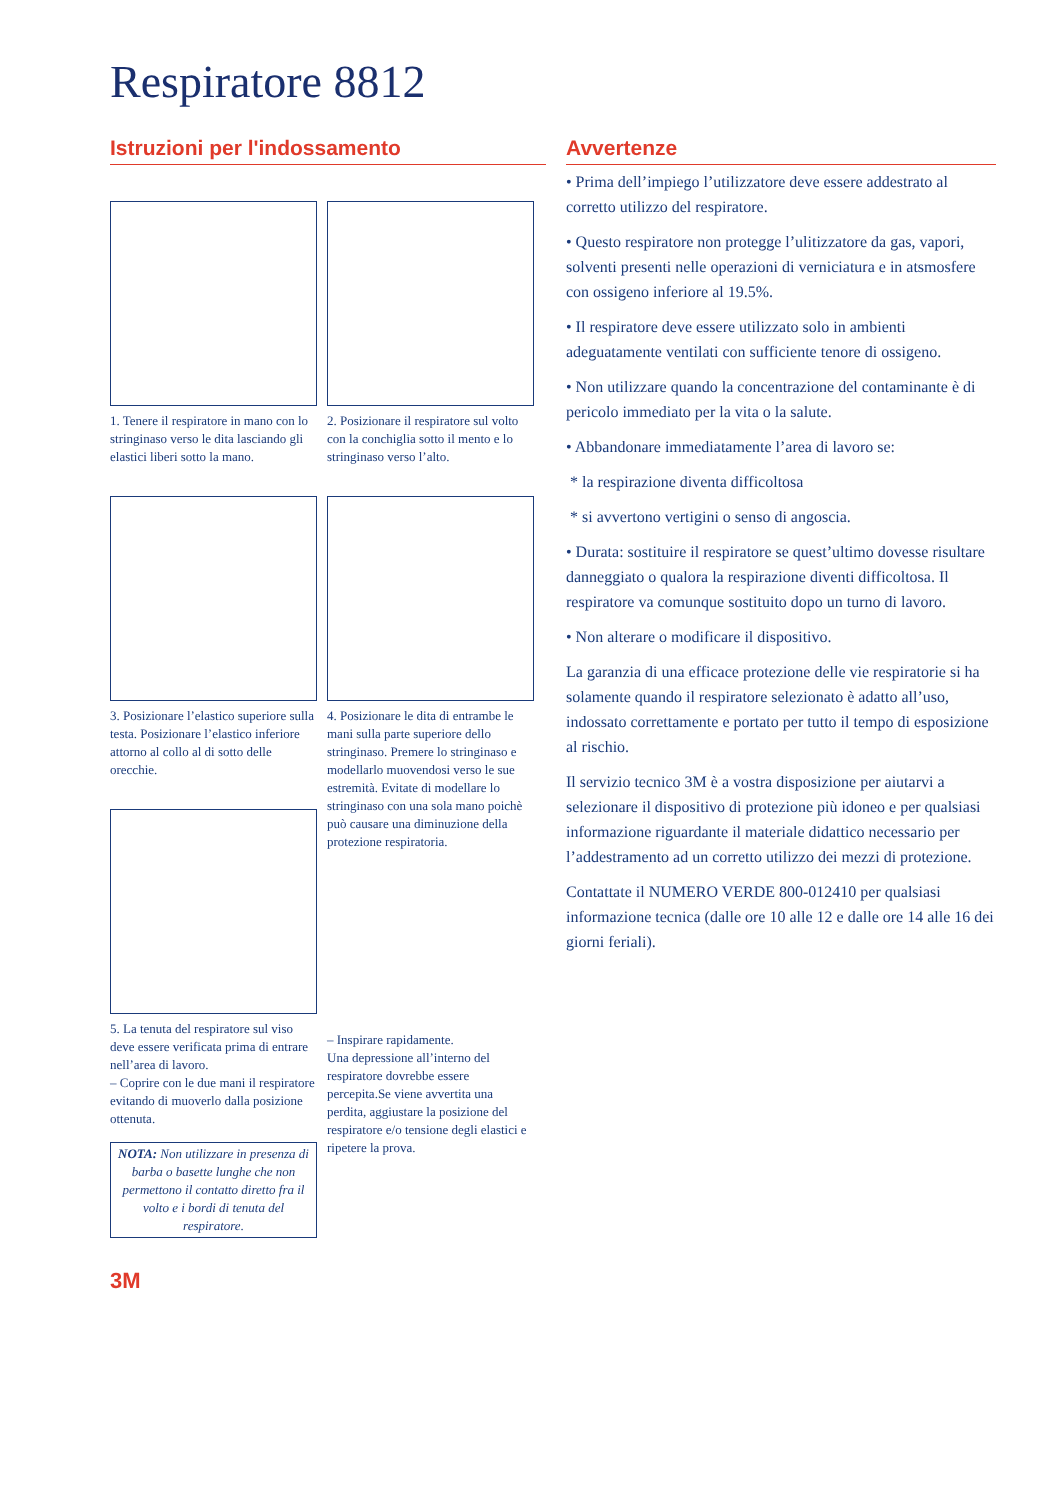Respiratore 8812
Istruzioni per l'indossamento
1. Tenere il respiratore in mano con lo stringinaso verso le dita lasciando gli elastici liberi sotto la mano.
2. Posizionare il respiratore sul volto con la conchiglia sotto il mento e lo stringinaso verso l’alto.
3. Posizionare l’elastico superiore sulla testa. Posizionare l’elastico inferiore attorno al collo al di sotto delle orecchie.
5. La tenuta del respiratore sul viso deve essere verificata prima di entrare nell’area di lavoro.
– Coprire con le due mani il respiratore evitando di muoverlo dalla posizione ottenuta.
NOTA: Non utilizzare in presenza di barba o basette lunghe che non permettono il contatto diretto fra il volto e i bordi di tenuta del respiratore.
4. Posizionare le dita di entrambe le mani sulla parte superiore dello stringinaso. Premere lo stringinaso e modellarlo muovendosi verso le sue estremità. Evitate di modellare lo stringinaso con una sola mano poichè può causare una diminuzione della protezione respiratoria.
– Inspirare rapidamente.
Una depressione all’interno del respiratore dovrebbe essere percepita.Se viene avvertita una perdita, aggiustare la posizione del respiratore e/o tensione degli elastici e ripetere la prova.
3M
Avvertenze
• Prima dell’impiego l’utilizzatore deve essere addestrato al corretto utilizzo del respiratore.
• Questo respiratore non protegge l’ulitizzatore da gas, vapori, solventi presenti nelle operazioni di verniciatura e in atsmosfere con ossigeno inferiore al 19.5%.
• Il respiratore deve essere utilizzato solo in ambienti adeguatamente ventilati con sufficiente tenore di ossigeno.
• Non utilizzare quando la concentrazione del contaminante è di pericolo immediato per la vita o la salute.
• Abbandonare immediatamente l’area di lavoro se:
* la respirazione diventa difficoltosa
* si avvertono vertigini o senso di angoscia.
• Durata: sostituire il respiratore se quest’ultimo dovesse risultare danneggiato o qualora la respirazione diventi difficoltosa. Il respiratore va comunque sostituito dopo un turno di lavoro.
• Non alterare o modificare il dispositivo.
La garanzia di una efficace protezione delle vie respiratorie si ha solamente quando il respiratore selezionato è adatto all’uso, indossato correttamente e portato per tutto il tempo di esposizione al rischio.
Il servizio tecnico 3M è a vostra disposizione per aiutarvi a selezionare il dispositivo di protezione più idoneo e per qualsiasi informazione riguardante il materiale didattico necessario per l’addestramento ad un corretto utilizzo dei mezzi di protezione.
Contattate il NUMERO VERDE 800-012410 per qualsiasi informazione tecnica (dalle ore 10 alle 12 e dalle ore 14 alle 16 dei giorni feriali).